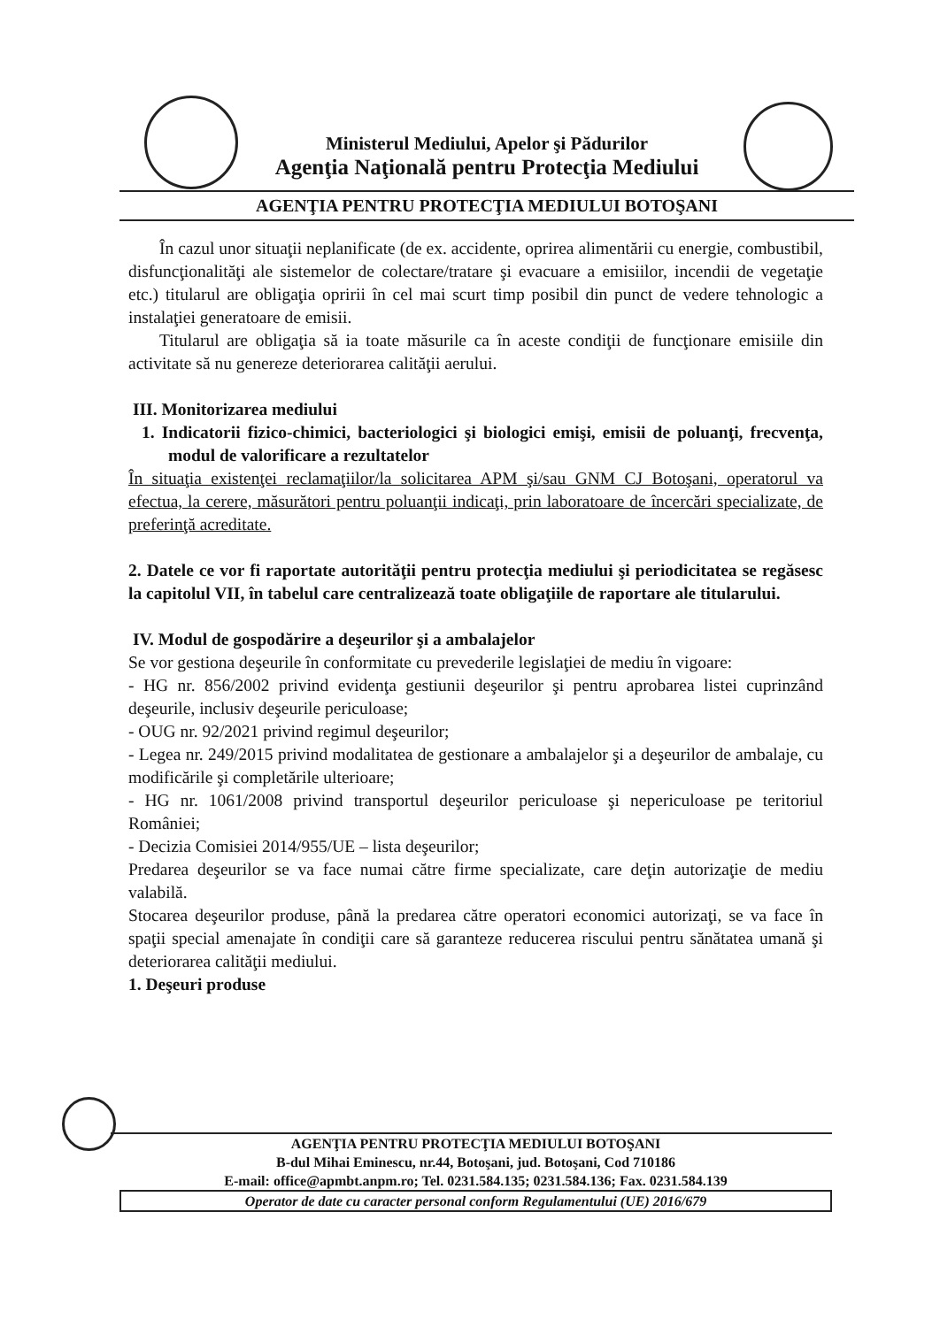Ministerul Mediului, Apelor şi Pădurilor
Agenţia Naţională pentru Protecţia Mediului
AGENŢIA PENTRU PROTECŢIA MEDIULUI BOTOŞANI
În cazul unor situaţii neplanificate (de ex. accidente, oprirea alimentării cu energie, combustibil, disfuncţionalităţi ale sistemelor de colectare/tratare şi evacuare a emisiilor, incendii de vegetaţie etc.) titularul are obligaţia opririi în cel mai scurt timp posibil din punct de vedere tehnologic a instalaţiei generatoare de emisii.
Titularul are obligaţia să ia toate măsurile ca în aceste condiţii de funcţionare emisiile din activitate să nu genereze deteriorarea calităţii aerului.
III. Monitorizarea mediului
1. Indicatorii fizico-chimici, bacteriologici şi biologici emişi, emisii de poluanţi, frecvenţa, modul de valorificare a rezultatelor
În situaţia existenţei reclamaţiilor/la solicitarea APM şi/sau GNM CJ Botoşani, operatorul va efectua, la cerere, măsurători pentru poluanţii indicaţi, prin laboratoare de încercări specializate, de preferinţă acreditate.
2. Datele ce vor fi raportate autorităţii pentru protecţia mediului şi periodicitatea se regăsesc la capitolul VII, în tabelul care centralizează toate obligaţiile de raportare ale titularului.
IV. Modul de gospodărire a deşeurilor şi a ambalajelor
Se vor gestiona deşeurile în conformitate cu prevederile legislaţiei de mediu în vigoare:
- HG nr. 856/2002 privind evidenţa gestiunii deşeurilor şi pentru aprobarea listei cuprinzând deşeurile, inclusiv deşeurile periculoase;
- OUG nr. 92/2021 privind regimul deşeurilor;
- Legea nr. 249/2015 privind modalitatea de gestionare a ambalajelor şi a deşeurilor de ambalaje, cu modificările şi completările ulterioare;
- HG nr. 1061/2008 privind transportul deşeurilor periculoase şi nepericuloase pe teritoriul României;
- Decizia Comisiei 2014/955/UE – lista deşeurilor;
Predarea deşeurilor se va face numai către firme specializate, care deţin autorizaţie de mediu valabilă.
Stocarea deşeurilor produse, până la predarea către operatori economici autorizaţi, se va face în spaţii special amenajate în condiţii care să garanteze reducerea riscului pentru sănătatea umană şi deteriorarea calităţii mediului.
1. Deşeuri produse
AGENŢIA PENTRU PROTECŢIA MEDIULUI BOTOŞANI
B-dul Mihai Eminescu, nr.44, Botoşani, jud. Botoşani, Cod 710186
E-mail: office@apmbt.anpm.ro; Tel. 0231.584.135; 0231.584.136; Fax. 0231.584.139
Operator de date cu caracter personal conform Regulamentului (UE) 2016/679